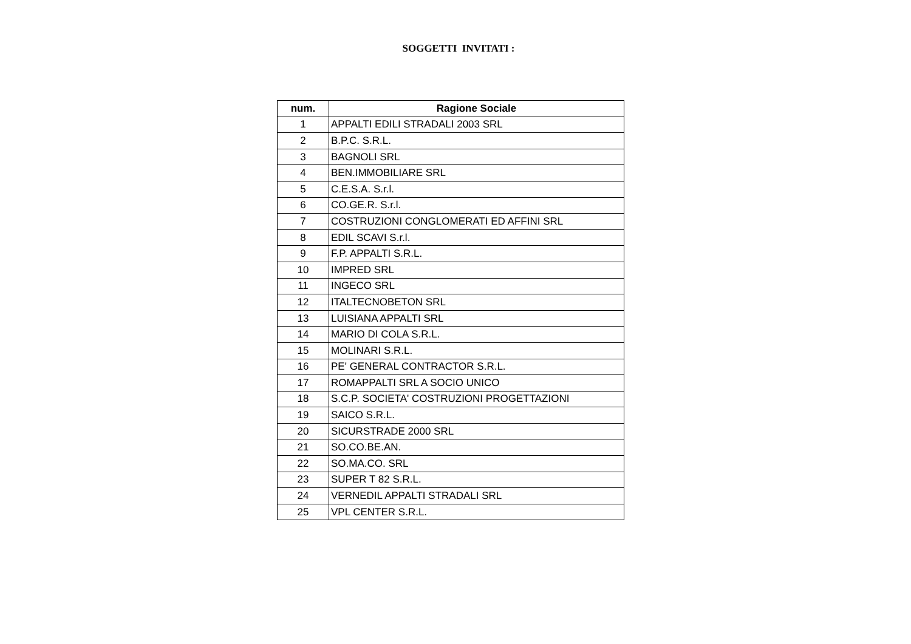SOGGETTI INVITATI :
| num. | Ragione Sociale |
| --- | --- |
| 1 | APPALTI EDILI STRADALI 2003 SRL |
| 2 | B.P.C. S.R.L. |
| 3 | BAGNOLI SRL |
| 4 | BEN.IMMOBILIARE SRL |
| 5 | C.E.S.A. S.r.l. |
| 6 | CO.GE.R. S.r.l. |
| 7 | COSTRUZIONI CONGLOMERATI ED AFFINI SRL |
| 8 | EDIL SCAVI S.r.l. |
| 9 | F.P. APPALTI S.R.L. |
| 10 | IMPRED SRL |
| 11 | INGECO SRL |
| 12 | ITALTECNOBETON SRL |
| 13 | LUISIANA APPALTI SRL |
| 14 | MARIO DI COLA S.R.L. |
| 15 | MOLINARI S.R.L. |
| 16 | PE' GENERAL CONTRACTOR S.R.L. |
| 17 | ROMAPPALTI SRL A SOCIO UNICO |
| 18 | S.C.P. SOCIETA' COSTRUZIONI PROGETTAZIONI |
| 19 | SAICO S.R.L. |
| 20 | SICURSTRADE 2000 SRL |
| 21 | SO.CO.BE.AN. |
| 22 | SO.MA.CO. SRL |
| 23 | SUPER T 82 S.R.L. |
| 24 | VERNEDIL APPALTI STRADALI SRL |
| 25 | VPL CENTER S.R.L. |